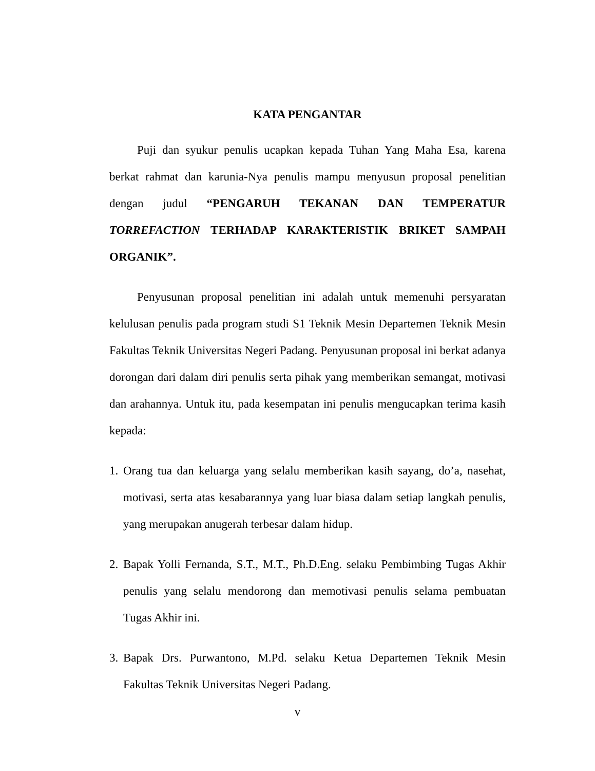KATA PENGANTAR
Puji dan syukur penulis ucapkan kepada Tuhan Yang Maha Esa, karena berkat rahmat dan karunia-Nya penulis mampu menyusun proposal penelitian dengan judul “PENGARUH TEKANAN DAN TEMPERATUR TORREFACTION TERHADAP KARAKTERISTIK BRIKET SAMPAH ORGANIK”.
Penyusunan proposal penelitian ini adalah untuk memenuhi persyaratan kelulusan penulis pada program studi S1 Teknik Mesin Departemen Teknik Mesin Fakultas Teknik Universitas Negeri Padang. Penyusunan proposal ini berkat adanya dorongan dari dalam diri penulis serta pihak yang memberikan semangat, motivasi dan arahannya. Untuk itu, pada kesempatan ini penulis mengucapkan terima kasih kepada:
1. Orang tua dan keluarga yang selalu memberikan kasih sayang, do’a, nasehat, motivasi, serta atas kesabarannya yang luar biasa dalam setiap langkah penulis, yang merupakan anugerah terbesar dalam hidup.
2. Bapak Yolli Fernanda, S.T., M.T., Ph.D.Eng. selaku Pembimbing Tugas Akhir penulis yang selalu mendorong dan memotivasi penulis selama pembuatan Tugas Akhir ini.
3. Bapak Drs. Purwantono, M.Pd. selaku Ketua Departemen Teknik Mesin Fakultas Teknik Universitas Negeri Padang.
v